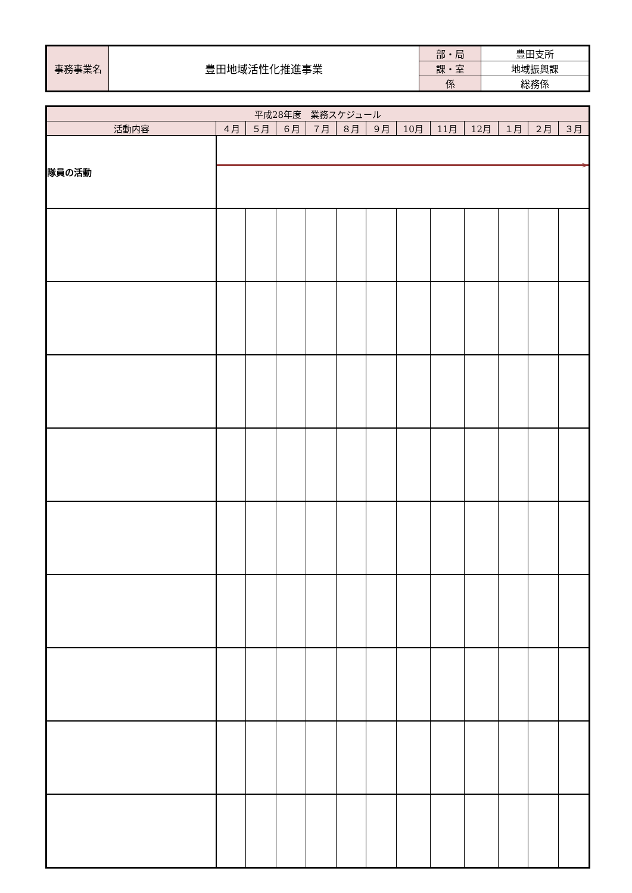| 事務事業名 | 豊田地域活性化推進事業 | 部・局 | 豊田支所 |
| | | 課・室 | 地域振興課 |
| | | 係 | 総務係 |
| 平成28年度 業務スケジュール | | | | | | | | | | | | |
| --- | --- | --- | --- | --- | --- | --- | --- | --- | --- | --- | --- | --- |
| 活動内容 | ４月 | ５月 | ６月 | ７月 | ８月 | ９月 | 10月 | 11月 | 12月 | １月 | ２月 | ３月 |
| 隊員の活動 | > | | | | | | | | | | | |